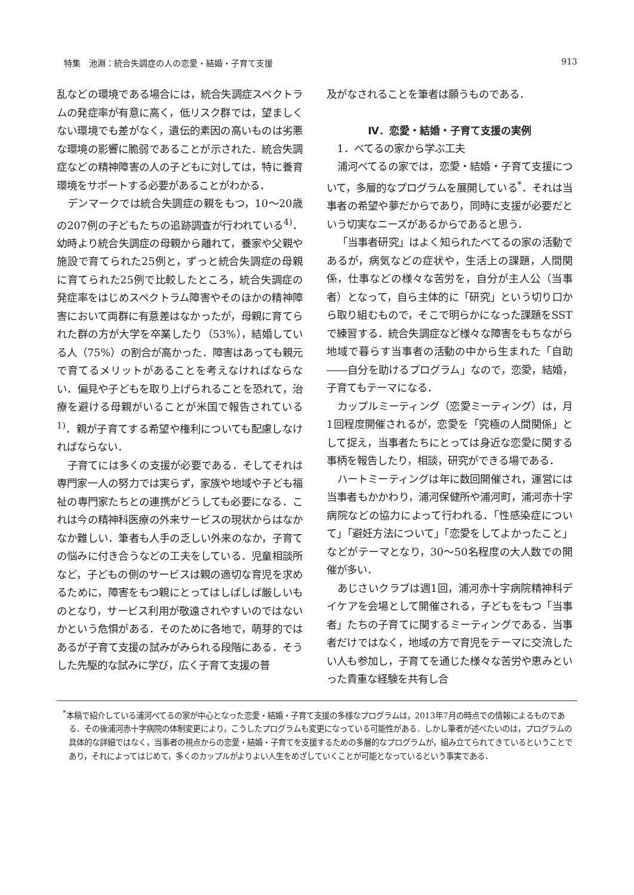特集　池淵：統合失調症の人の恋愛・結婚・子育て支援 913
乱などの環境である場合には，統合失調症スペクトラムの発症率が有意に高く，低リスク群では，望ましくない環境でも差がなく，遺伝的素因の高いものは劣悪な環境の影響に脆弱であることが示された．統合失調症などの精神障害の人の子どもに対しては，特に養育環境をサポートする必要があることがわかる．
デンマークでは統合失調症の親をもつ，10〜20歳の207例の子どもたちの追跡調査が行われている<sup>4)</sup>．幼時より統合失調症の母親から離れて，養家や父親や施設で育てられた25例と，ずっと統合失調症の母親に育てられた25例で比較したところ，統合失調症の発症率をはじめスペクトラム障害やそのほかの精神障害において両群に有意差はなかったが，母親に育てられた群の方が大学を卒業したり（53%），結婚している人（75%）の割合が高かった．障害はあっても親元で育てるメリットがあることを考えなければならない．偏見や子どもを取り上げられることを恐れて，治療を避ける母親がいることが米国で報告されている<sup>1)</sup>．親が子育てする希望や権利についても配慮しなければならない．
子育てには多くの支援が必要である．そしてそれは専門家一人の努力では実らず，家族や地域や子ども福祉の専門家たちとの連携がどうしても必要になる．これは今の精神科医療の外来サービスの現状からはなかなか難しい．筆者も人手の乏しい外来のなか，子育ての悩みに付き合うなどの工夫をしている．児童相談所など，子どもの側のサービスは親の適切な育児を求めるために，障害をもつ親にとってはしばしば厳しいものとなり，サービス利用が敬遠されやすいのではないかという危惧がある．そのために各地で，萌芽的ではあるが子育て支援の試みがみられる段階にある．そうした先駆的な試みに学び，広く子育て支援の普
及がなされることを筆者は願うものである．
Ⅳ．恋愛・結婚・子育て支援の実例
1．べてるの家から学ぶ工夫
浦河べてるの家では，恋愛・結婚・子育て支援について，多層的なプログラムを展開している<sup>*</sup>．それは当事者の希望や夢だからであり，同時に支援が必要だという切実なニーズがあるからであると思う．
「当事者研究」はよく知られたべてるの家の活動であるが，病気などの症状や，生活上の課題，人間関係，仕事などの様々な苦労を，自分が主人公（当事者）となって，自ら主体的に「研究」という切り口から取り組むもので，そこで明らかになった課題をSSTで練習する．統合失調症など様々な障害をもちながら地域で暮らす当事者の活動の中から生まれた「自助――自分を助けるプログラム」なので，恋愛，結婚，子育てもテーマになる．
カップルミーティング（恋愛ミーティング）は，月1回程度開催されるが，恋愛を「究極の人間関係」として捉え，当事者たちにとっては身近な恋愛に関する事柄を報告したり，相談，研究ができる場である．
ハートミーティングは年に数回開催され，運営には当事者もかかわり，浦河保健所や浦河町，浦河赤十字病院などの協力によって行われる．「性感染症について」「避妊方法について」「恋愛をしてよかったこと」などがテーマとなり，30〜50名程度の大人数での開催が多い．
あじさいクラブは週1回，浦河赤十字病院精神科デイケアを会場として開催される，子どもをもつ「当事者」たちの子育てに関するミーティングである．当事者だけではなく，地域の方で育児をテーマに交流したい人も参加し，子育てを通じた様々な苦労や恵みといった貴重な経験を共有し合
<sup>*</sup> 本稿で紹介している浦河べてるの家が中心となった恋愛・結婚・子育て支援の多様なプログラムは，2013年7月の時点での情報によるものである．その後浦河赤十字病院の体制変更により，こうしたプログラムも変更になっている可能性がある．しかし筆者が述べたいのは，プログラムの具体的な詳細ではなく，当事者の視点からの恋愛・結婚・子育てを支援するための多層的なプログラムが，組み立てられてきているということであり，それによってはじめて，多くのカップルがよりよい人生をめざしていくことが可能となっているという事実である．